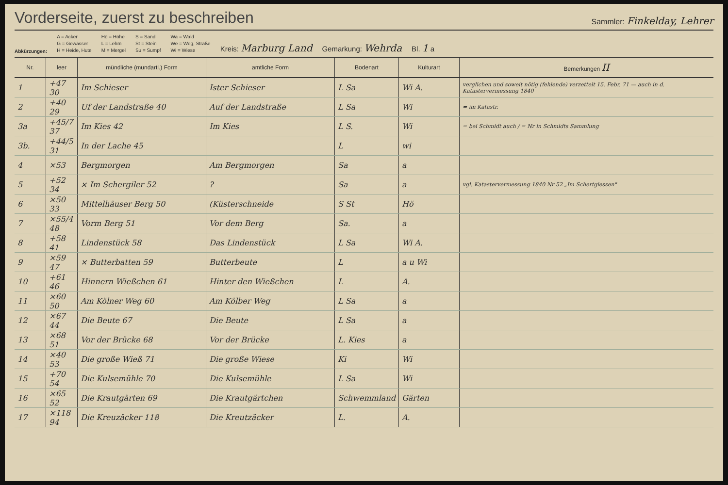Vorderseite, zuerst zu beschreiben Sammler: Finkelday, Lehrer
Abkürzungen:
A = Acker
G = Gewässer
H = Heide, Hute
Hö = Höhe
L = Lehm
M = Mergel
S = Sand
St = Stein
Su = Sumpf
Wa = Wald
We = Weg, Straße
Wi = Wiese
Kreis: Marburg Land Gemarkung: Wehrda Bl. 1 a
| Nr. | leer | mündliche (mundartl.) Form | amtliche Form | Bodenart | Kulturart | Bemerkungen II |
| --- | --- | --- | --- | --- | --- | --- |
| 1 | +47 30 | Im Schieser | Ister Schieser | L Sa | Wi A. | verglichen und soweit nötig (fehlende) verzettelt 15. Febr. 71 — auch in d. Katastervermessung 1840 |
| 2 | +40 29 | Uf der Landstraße 40 | Auf der Landstraße | L Sa | Wi | = im Katastr. |
| 3a | +45/7 37 | Im Kies 42 | Im Kies | L S. | Wi | = bei Schmidt auch / = Nr in Schmidts Sammlung |
| 3b. | +44/5 31 | In der Lache 45 | | L | wi | |
| 4 | ×53 | Bergmorgen | Am Bergmorgen | Sa | a | |
| 5 | +52 34 | × Im Schergiler 52 | ? | Sa | a | vgl. Katastervermessung 1840 Nr 52 „Im Schertgiessen" |
| 6 | ×50 33 | Mittelhäuser Berg 50 | (Küsterschneide | S St | Hö | |
| 7 | ×55/4 48 | Vorm Berg 51 | Vor dem Berg | Sa. | a | |
| 8 | +58 41 | Lindenstück 58 | Das Lindenstück | L Sa | Wi A. | |
| 9 | ×59 47 | × Butterbatten 59 | Butterbeute | L | a u Wi | |
| 10 | +61 46 | Hinnern Wießchen 61 | Hinter den Wießchen | L | A. | |
| 11 | ×60 50 | Am Kölner Weg 60 | Am Kölber Weg | L Sa | a | |
| 12 | ×67 44 | Die Beute 67 | Die Beute | L Sa | a | |
| 13 | ×68 51 | Vor der Brücke 68 | Vor der Brücke | L. Kies | a | |
| 14 | ×40 53 | Die große Wieß 71 | Die große Wiese | Ki | Wi | |
| 15 | +70 54 | Die Kulsemühle 70 | Die Kulsemühle | L Sa | Wi | |
| 16 | ×65 52 | Die Krautgärten 69 | Die Krautgärtchen | Schwemmland | Gärten | |
| 17 | ×118 94 | Die Kreuzäcker 118 | Die Kreutzäcker | L. | A. | |